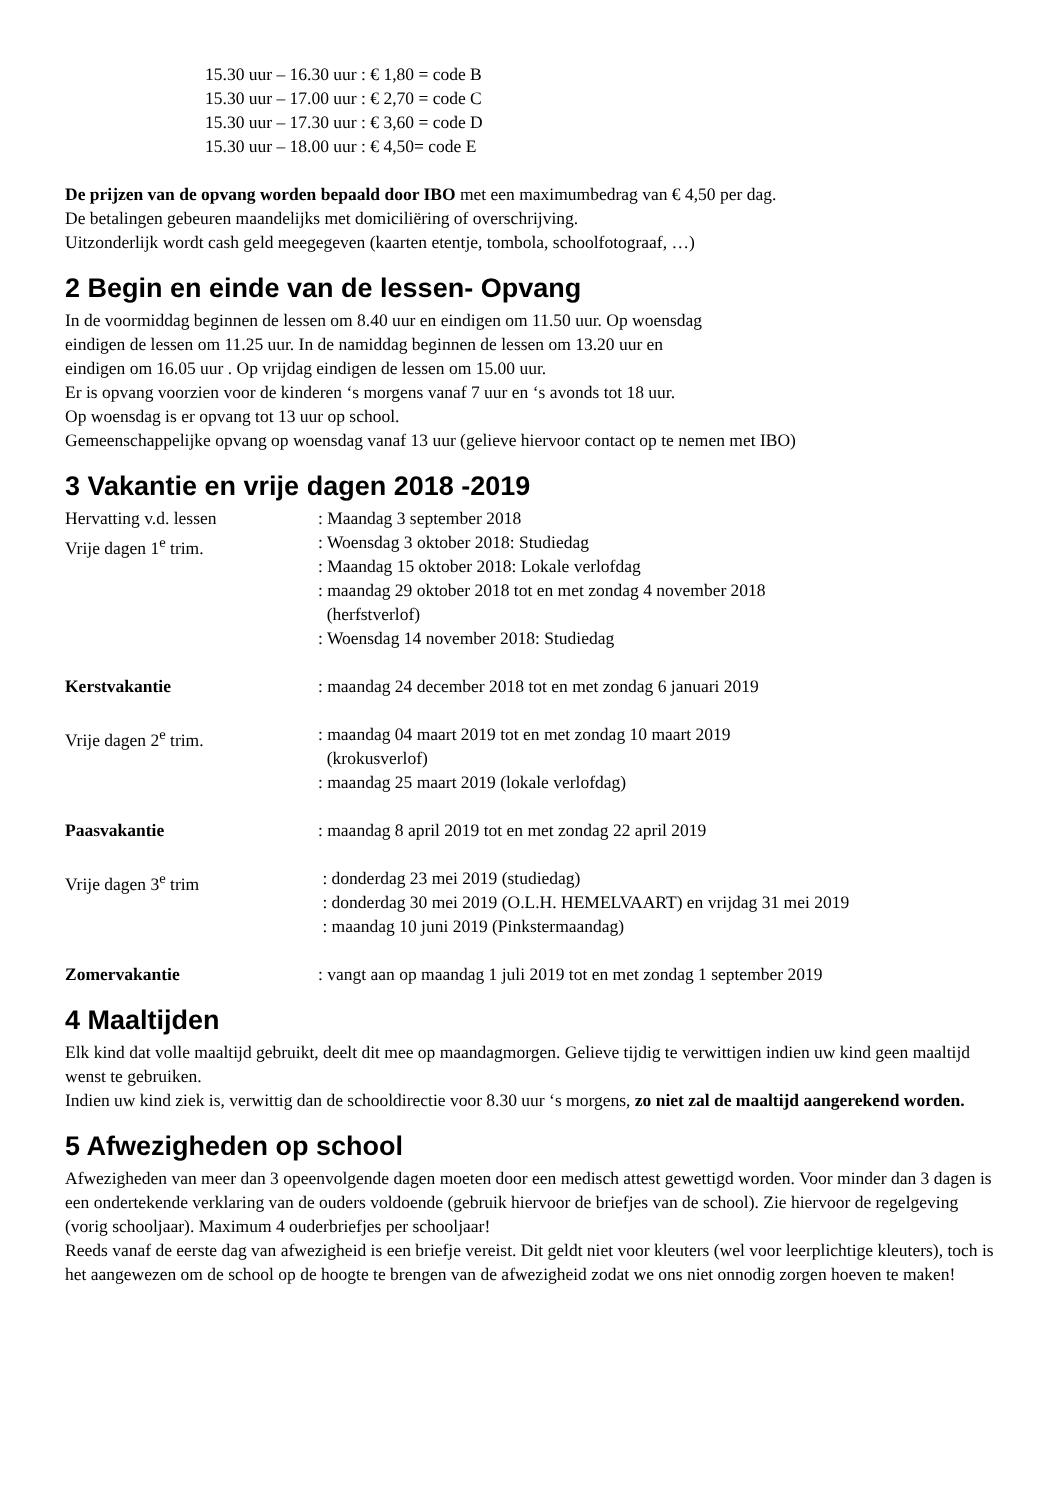15.30 uur – 16.30 uur : € 1,80 = code B
15.30 uur – 17.00 uur : € 2,70 = code C
15.30 uur – 17.30 uur : € 3,60 = code D
15.30 uur – 18.00 uur : € 4,50= code E
De prijzen van de opvang worden bepaald door IBO met een maximumbedrag van € 4,50 per dag.
De betalingen gebeuren maandelijks met domiciliëring of overschrijving.
Uitzonderlijk wordt cash geld meegegeven (kaarten etentje, tombola, schoolfotograaf, …)
2 Begin en einde van de lessen- Opvang
In de voormiddag beginnen de lessen om 8.40 uur en eindigen om 11.50 uur. Op woensdag
eindigen de lessen om 11.25 uur. In de namiddag beginnen de lessen om 13.20 uur en
eindigen om 16.05 uur . Op vrijdag eindigen de lessen om 15.00 uur.
Er is opvang voorzien voor de kinderen ‘s morgens vanaf 7 uur en ‘s avonds tot 18 uur.
Op woensdag is er opvang tot 13 uur op school.
Gemeenschappelijke opvang op woensdag vanaf 13 uur (gelieve hiervoor contact op te nemen met IBO)
3 Vakantie en vrije dagen 2018 -2019
Hervatting v.d. lessen : Maandag 3 september 2018
Vrije dagen 1<sup>e</sup> trim. : Woensdag 3 oktober 2018: Studiedag
: Maandag 15 oktober 2018: Lokale verlofdag
: maandag 29 oktober 2018 tot en met zondag 4 november 2018
(herfstverlof)
: Woensdag 14 november 2018: Studiedag
Kerstvakantie : maandag 24 december 2018 tot en met zondag 6 januari 2019
Vrije dagen 2<sup>e</sup> trim. : maandag 04 maart 2019 tot en met zondag 10 maart 2019
(krokusverlof)
: maandag 25 maart 2019 (lokale verlofdag)
Paasvakantie : maandag 8 april 2019 tot en met zondag 22 april 2019
Vrije dagen 3<sup>e</sup> trim : donderdag 23 mei 2019 (studiedag)
: donderdag 30 mei 2019 (O.L.H. HEMELVAART) en vrijdag 31 mei 2019
: maandag 10 juni 2019 (Pinkstermaandag)
Zomervakantie : vangt aan op maandag 1 juli 2019 tot en met zondag 1 september 2019
4 Maaltijden
Elk kind dat volle maaltijd gebruikt, deelt dit mee op maandagmorgen. Gelieve tijdig te verwittigen indien uw kind geen maaltijd wenst te gebruiken.
Indien uw kind ziek is, verwittig dan de schooldirectie voor 8.30 uur ‘s morgens, zo niet zal de maaltijd aangerekend worden.
5 Afwezigheden op school
Afwezigheden van meer dan 3 opeenvolgende dagen moeten door een medisch attest gewettigd worden. Voor minder dan 3 dagen is een ondertekende verklaring van de ouders voldoende (gebruik hiervoor de briefjes van de school). Zie hiervoor de regelgeving (vorig schooljaar). Maximum 4 ouderbriefjes per schooljaar!
Reeds vanaf de eerste dag van afwezigheid is een briefje vereist. Dit geldt niet voor kleuters (wel voor leerplichtige kleuters), toch is het aangewezen om de school op de hoogte te brengen van de afwezigheid zodat we ons niet onnodig zorgen hoeven te maken!